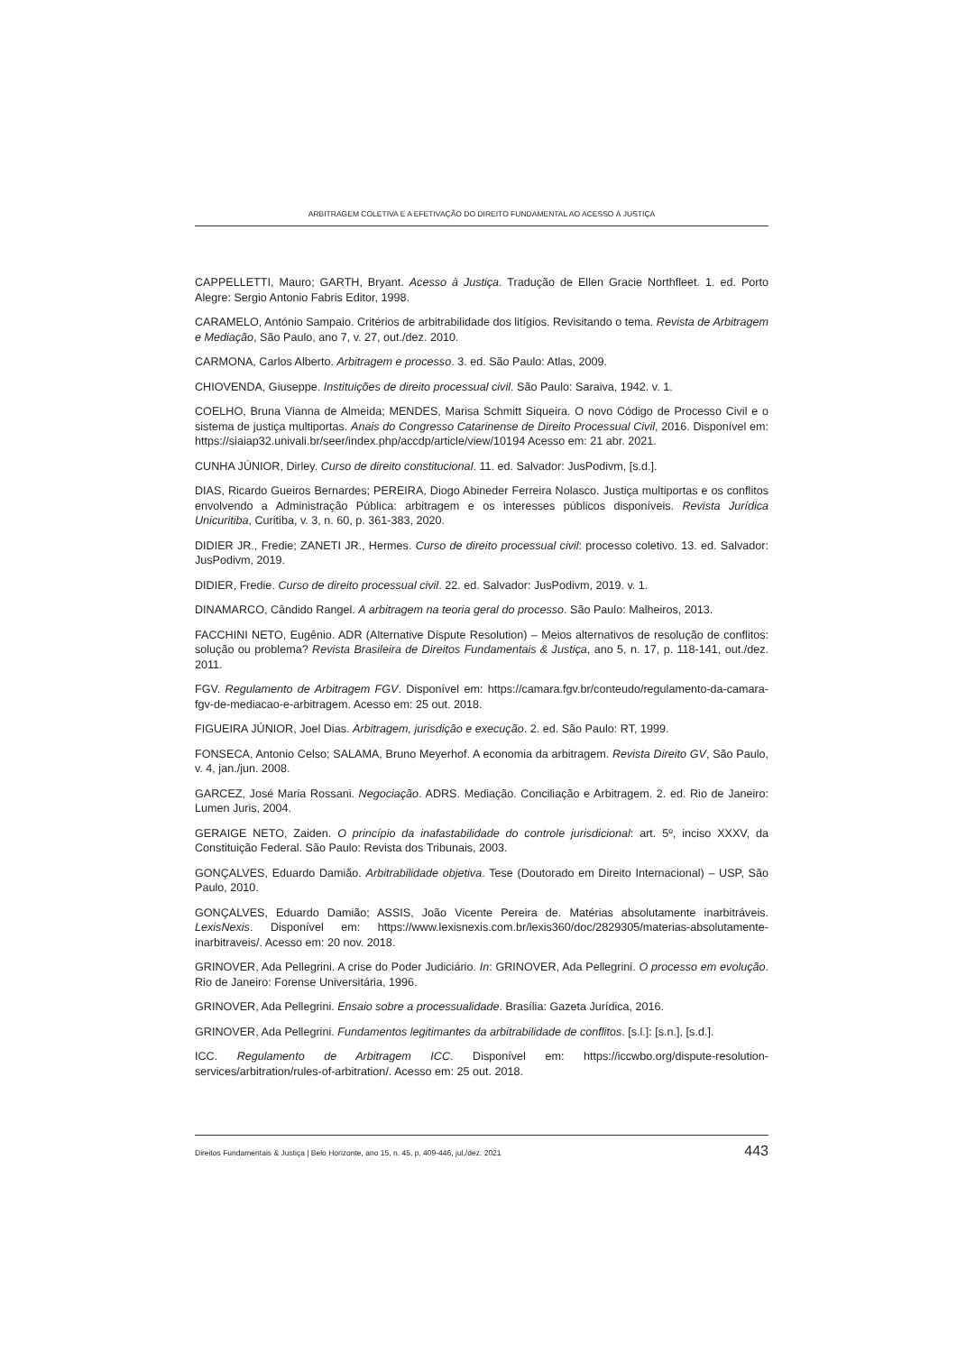ARBITRAGEM COLETIVA E A EFETIVAÇÃO DO DIREITO FUNDAMENTAL AO ACESSO À JUSTIÇA
CAPPELLETTI, Mauro; GARTH, Bryant. Acesso à Justiça. Tradução de Ellen Gracie Northfleet. 1. ed. Porto Alegre: Sergio Antonio Fabris Editor, 1998.
CARAMELO, António Sampaio. Critérios de arbitrabilidade dos litígios. Revisitando o tema. Revista de Arbitragem e Mediação, São Paulo, ano 7, v. 27, out./dez. 2010.
CARMONA, Carlos Alberto. Arbitragem e processo. 3. ed. São Paulo: Atlas, 2009.
CHIOVENDA, Giuseppe. Instituições de direito processual civil. São Paulo: Saraiva, 1942. v. 1.
COELHO, Bruna Vianna de Almeida; MENDES, Marisa Schmitt Siqueira. O novo Código de Processo Civil e o sistema de justiça multiportas. Anais do Congresso Catarinense de Direito Processual Civil, 2016. Disponível em: https://siaiap32.univali.br/seer/index.php/accdp/article/view/10194 Acesso em: 21 abr. 2021.
CUNHA JÚNIOR, Dirley. Curso de direito constitucional. 11. ed. Salvador: JusPodivm, [s.d.].
DIAS, Ricardo Gueiros Bernardes; PEREIRA, Diogo Abineder Ferreira Nolasco. Justiça multiportas e os conflitos envolvendo a Administração Pública: arbitragem e os interesses públicos disponíveis. Revista Jurídica Unicuritiba, Curitiba, v. 3, n. 60, p. 361-383, 2020.
DIDIER JR., Fredie; ZANETI JR., Hermes. Curso de direito processual civil: processo coletivo. 13. ed. Salvador: JusPodivm, 2019.
DIDIER, Fredie. Curso de direito processual civil. 22. ed. Salvador: JusPodivm, 2019. v. 1.
DINAMARCO, Cândido Rangel. A arbitragem na teoria geral do processo. São Paulo: Malheiros, 2013.
FACCHINI NETO, Eugênio. ADR (Alternative Dispute Resolution) – Meios alternativos de resolução de conflitos: solução ou problema? Revista Brasileira de Direitos Fundamentais & Justiça, ano 5, n. 17, p. 118-141, out./dez. 2011.
FGV. Regulamento de Arbitragem FGV. Disponível em: https://camara.fgv.br/conteudo/regulamento-da-camara-fgv-de-mediacao-e-arbitragem. Acesso em: 25 out. 2018.
FIGUEIRA JÚNIOR, Joel Dias. Arbitragem, jurisdição e execução. 2. ed. São Paulo: RT, 1999.
FONSECA, Antonio Celso; SALAMA, Bruno Meyerhof. A economia da arbitragem. Revista Direito GV, São Paulo, v. 4, jan./jun. 2008.
GARCEZ, José Maria Rossani. Negociação. ADRS. Mediação. Conciliação e Arbitragem. 2. ed. Rio de Janeiro: Lumen Juris, 2004.
GERAIGE NETO, Zaiden. O princípio da inafastabilidade do controle jurisdicional: art. 5º, inciso XXXV, da Constituição Federal. São Paulo: Revista dos Tribunais, 2003.
GONÇALVES, Eduardo Damião. Arbitrabilidade objetiva. Tese (Doutorado em Direito Internacional) – USP, São Paulo, 2010.
GONÇALVES, Eduardo Damião; ASSIS, João Vicente Pereira de. Matérias absolutamente inarbitráveis. LexisNexis. Disponível em: https://www.lexisnexis.com.br/lexis360/doc/2829305/materias-absolutamente-inarbitraveis/. Acesso em: 20 nov. 2018.
GRINOVER, Ada Pellegrini. A crise do Poder Judiciário. In: GRINOVER, Ada Pellegrini. O processo em evolução. Rio de Janeiro: Forense Universitária, 1996.
GRINOVER, Ada Pellegrini. Ensaio sobre a processualidade. Brasília: Gazeta Jurídica, 2016.
GRINOVER, Ada Pellegrini. Fundamentos legitimantes da arbitrabilidade de conflitos. [s.l.]: [s.n.], [s.d.].
ICC. Regulamento de Arbitragem ICC. Disponível em: https://iccwbo.org/dispute-resolution-services/arbitration/rules-of-arbitration/. Acesso em: 25 out. 2018.
Direitos Fundamentais & Justiça | Belo Horizonte, ano 15, n. 45, p. 409-446, jul./dez. 2021 443